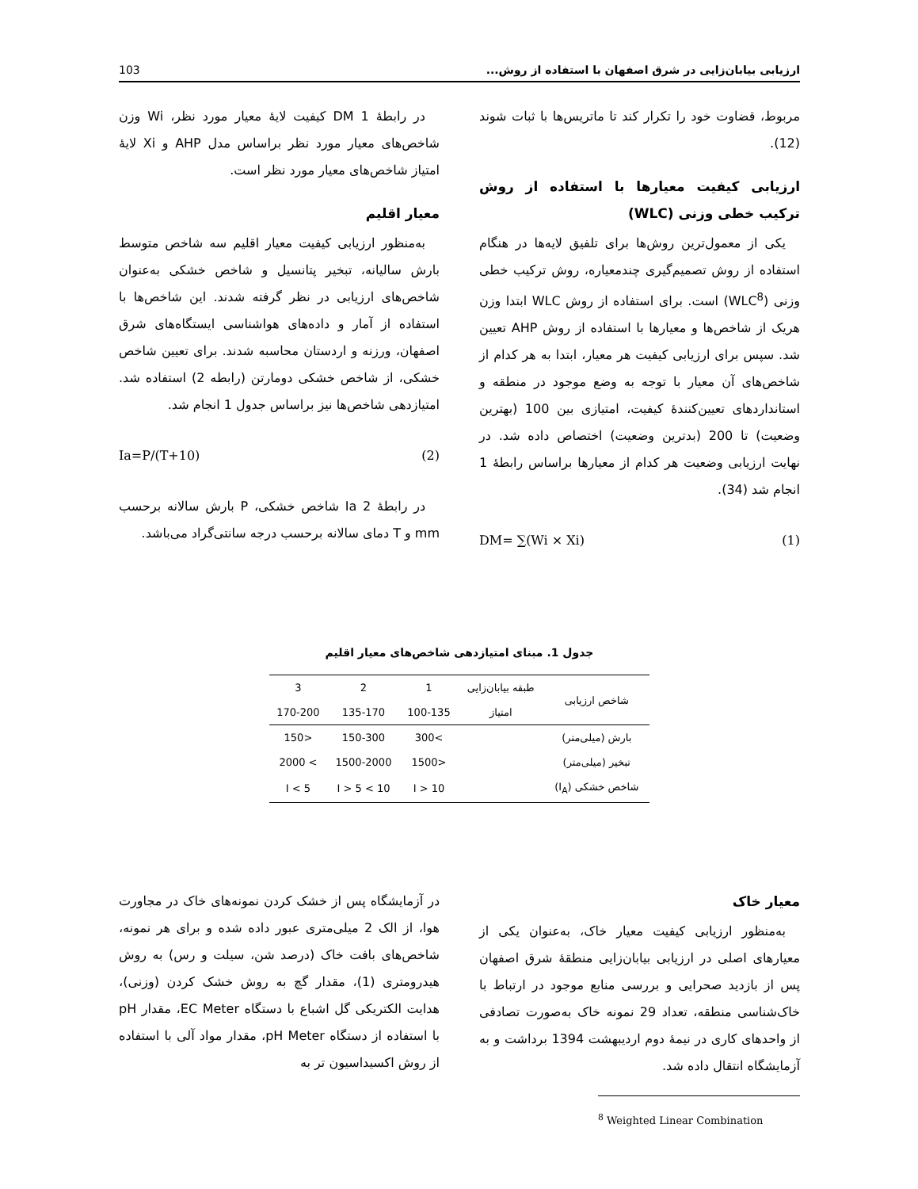ارزیابی بیابان‌زایی در شرق اصفهان با استفاده از روش... 103
مربوط، قضاوت خود را تکرار کند تا ماتریس‌ها با ثبات شوند (12).
ارزیابی کیفیت معیارها با استفاده از روش ترکیب خطی وزنی (WLC)
یکی از معمول‌ترین روش‌ها برای تلفیق لایه‌ها در هنگام استفاده از روش تصمیم‌گیری چندمعیاره، روش ترکیب خطی وزنی (WLC<sup>8</sup>) است. برای استفاده از روش WLC ابتدا وزن هریک از شاخص‌ها و معیارها با استفاده از روش AHP تعیین شد. سپس برای ارزیابی کیفیت هر معیار، ابتدا به هر کدام از شاخص‌های آن معیار با توجه به وضع موجود در منطقه و استانداردهای تعیین‌کنندهٔ کیفیت، امتیازی بین 100 (بهترین وضعیت) تا 200 (بدترین وضعیت) اختصاص داده شد. در نهایت ارزیابی وضعیت هر کدام از معیارها براساس رابطهٔ 1 انجام شد (34).
(1) DM= ∑(Wi × Xi)
در رابطهٔ 1 DM کیفیت لایهٔ معیار مورد نظر، Wi وزن شاخص‌های معیار مورد نظر براساس مدل AHP و Xi لایهٔ امتیاز شاخص‌های معیار مورد نظر است.
معیار اقلیم
به‌منظور ارزیابی کیفیت معیار اقلیم سه شاخص متوسط بارش سالیانه، تبخیر پتانسیل و شاخص خشکی به‌عنوان شاخص‌های ارزیابی در نظر گرفته شدند. این شاخص‌ها با استفاده از آمار و داده‌های هواشناسی ایستگاه‌های شرق اصفهان، ورزنه و اردستان محاسبه شدند. برای تعیین شاخص خشکی، از شاخص خشکی دومارتن (رابطه 2) استفاده شد. امتیازدهی شاخص‌ها نیز براساس جدول 1 انجام شد.
(2) Ia=P/(T+10)
در رابطهٔ 2 Ia شاخص خشکی، P بارش سالانه برحسب mm و T دمای سالانه برحسب درجه سانتی‌گراد می‌باشد.
جدول 1. مبنای امتیازدهی شاخص‌های معیار اقلیم
| شاخص ارزیابی | طبقه بیابان‌زایی | 1 | 2 | 3 |
| --- | --- | --- | --- | --- |
| | امتیاز | 100-135 | 135-170 | 170-200 |
| بارش (میلی‌متر) | | >300 | 150-300 | <150 |
| تبخیر (میلی‌متر) | | <1500 | 1500-2000 | > 2000 |
| شاخص خشکی (I<sub>A</sub>) | | I > 10 | 10 > I > 5 | I < 5 |
معیار خاک
به‌منظور ارزیابی کیفیت معیار خاک، به‌عنوان یکی از معیارهای اصلی در ارزیابی بیابان‌زایی منطقهٔ شرق اصفهان پس از بازدید صحرایی و بررسی منابع موجود در ارتباط با خاک‌شناسی منطقه، تعداد 29 نمونه خاک به‌صورت تصادفی از واحدهای کاری در نیمهٔ دوم اردیبهشت 1394 برداشت و به آزمایشگاه انتقال داده شد.
<sup>8</sup> Weighted Linear Combination
در آزمایشگاه پس از خشک کردن نمونه‌های خاک در مجاورت هوا، از الک 2 میلی‌متری عبور داده شده و برای هر نمونه، شاخص‌های بافت خاک (درصد شن، سیلت و رس) به روش هیدرومتری (1)، مقدار گچ به روش خشک کردن (وزنی)، هدایت الکتریکی گل اشباع با دستگاه EC Meter، مقدار pH با استفاده از دستگاه pH Meter، مقدار مواد آلی با استفاده از روش اکسیداسیون تر به